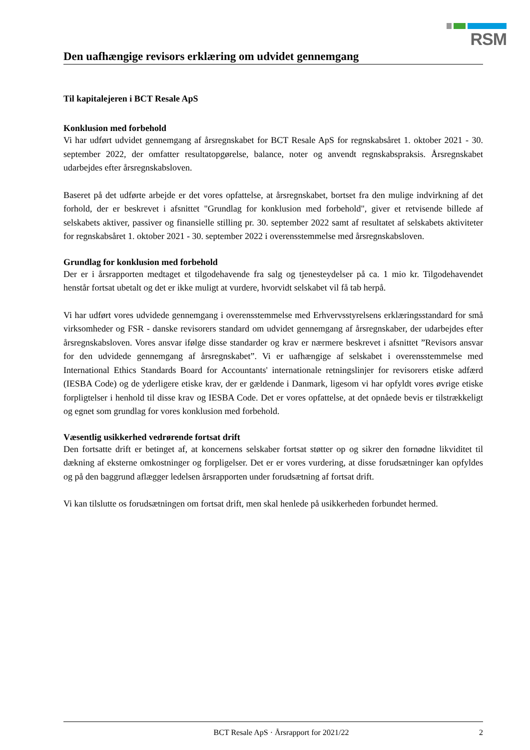RSM
Den uafhængige revisors erklæring om udvidet gennemgang
Til kapitalejeren i BCT Resale ApS
Konklusion med forbehold
Vi har udført udvidet gennemgang af årsregnskabet for BCT Resale ApS for regnskabsåret 1. oktober 2021 - 30. september 2022, der omfatter resultatopgørelse, balance, noter og anvendt regnskabspraksis. Årsregnskabet udarbejdes efter årsregnskabsloven.
Baseret på det udførte arbejde er det vores opfattelse, at årsregnskabet, bortset fra den mulige indvirkning af det forhold, der er beskrevet i afsnittet "Grundlag for konklusion med forbehold", giver et retvisende billede af selskabets aktiver, passiver og finansielle stilling pr. 30. september 2022 samt af resultatet af selskabets aktiviteter for regnskabsåret 1. oktober 2021 - 30. september 2022 i overensstemmelse med årsregnskabsloven.
Grundlag for konklusion med forbehold
Der er i årsrapporten medtaget et tilgodehavende fra salg og tjenesteydelser på ca. 1 mio kr. Tilgodehavendet henstår fortsat ubetalt og det er ikke muligt at vurdere, hvorvidt selskabet vil få tab herpå.
Vi har udført vores udvidede gennemgang i overensstemmelse med Erhvervsstyrelsens erklæringsstandard for små virksomheder og FSR - danske revisorers standard om udvidet gennemgang af årsregnskaber, der udarbejdes efter årsregnskabsloven. Vores ansvar ifølge disse standarder og krav er nærmere beskrevet i afsnittet ”Revisors ansvar for den udvidede gennemgang af årsregnskabet”. Vi er uafhængige af selskabet i overensstemmelse med International Ethics Standards Board for Accountants' internationale retningslinjer for revisorers etiske adfærd (IESBA Code) og de yderligere etiske krav, der er gældende i Danmark, ligesom vi har opfyldt vores øvrige etiske forpligtelser i henhold til disse krav og IESBA Code. Det er vores opfattelse, at det opnåede bevis er tilstrækkeligt og egnet som grundlag for vores konklusion med forbehold.
Væsentlig usikkerhed vedrørende fortsat drift
Den fortsatte drift er betinget af, at koncernens selskaber fortsat støtter op og sikrer den fornødne likviditet til dækning af eksterne omkostninger og forpligelser. Det er er vores vurdering, at disse forudsætninger kan opfyldes og på den baggrund aflægger ledelsen årsrapporten under forudsætning af fortsat drift.
Vi kan tilslutte os forudsætningen om fortsat drift, men skal henlede på usikkerheden forbundet hermed.
BCT Resale ApS · Årsrapport for 2021/22 2